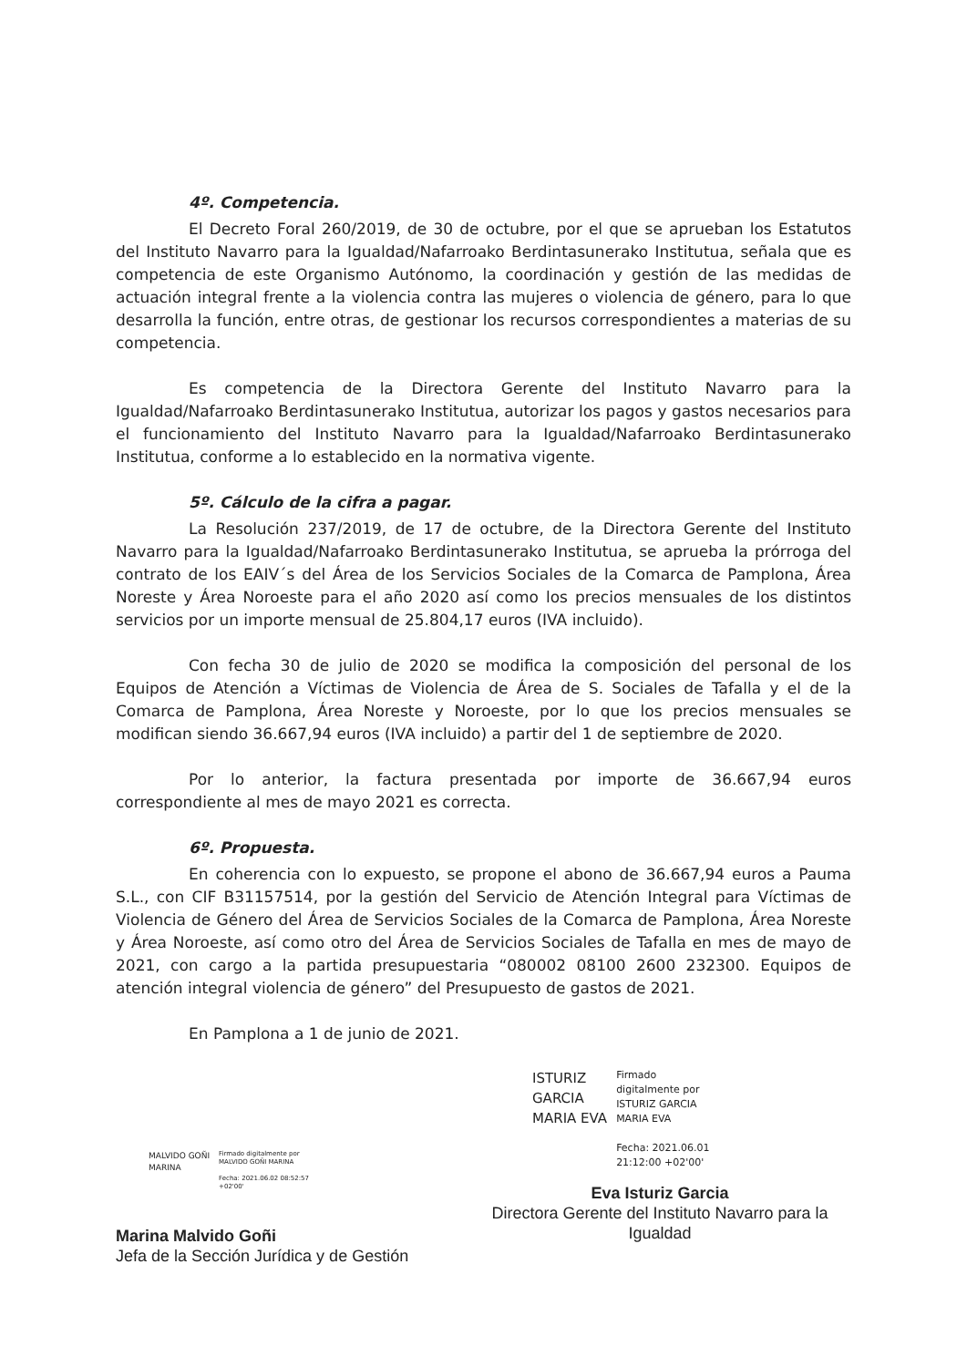4º. Competencia.
El Decreto Foral 260/2019, de 30 de octubre, por el que se aprueban los Estatutos del Instituto Navarro para la Igualdad/Nafarroako Berdintasunerako Institutua, señala que es competencia de este Organismo Autónomo, la coordinación y gestión de las medidas de actuación integral frente a la violencia contra las mujeres o violencia de género, para lo que desarrolla la función, entre otras, de gestionar los recursos correspondientes a materias de su competencia.
Es competencia de la Directora Gerente del Instituto Navarro para la Igualdad/Nafarroako Berdintasunerako Institutua, autorizar los pagos y gastos necesarios para el funcionamiento del Instituto Navarro para la Igualdad/Nafarroako Berdintasunerako Institutua, conforme a lo establecido en la normativa vigente.
5º. Cálculo de la cifra a pagar.
La Resolución 237/2019, de 17 de octubre, de la Directora Gerente del Instituto Navarro para la Igualdad/Nafarroako Berdintasunerako Institutua, se aprueba la prórroga del contrato de los EAIV´s del Área de los Servicios Sociales de la Comarca de Pamplona, Área Noreste y Área Noroeste para el año 2020 así como los precios mensuales de los distintos servicios por un importe mensual de 25.804,17 euros (IVA incluido).
Con fecha 30 de julio de 2020 se modifica la composición del personal de los Equipos de Atención a Víctimas de Violencia de Área de S. Sociales de Tafalla y el de la Comarca de Pamplona, Área Noreste y Noroeste, por lo que los precios mensuales se modifican siendo 36.667,94 euros (IVA incluido) a partir del 1 de septiembre de 2020.
Por lo anterior, la factura presentada por importe de 36.667,94 euros correspondiente al mes de mayo 2021 es correcta.
6º. Propuesta.
En coherencia con lo expuesto, se propone el abono de 36.667,94 euros a Pauma S.L., con CIF B31157514, por la gestión del Servicio de Atención Integral para Víctimas de Violencia de Género del Área de Servicios Sociales de la Comarca de Pamplona, Área Noreste y Área Noroeste, así como otro del Área de Servicios Sociales de Tafalla en mes de mayo de 2021, con cargo a la partida presupuestaria “080002 08100 2600 232300. Equipos de atención integral violencia de género” del Presupuesto de gastos de 2021.
En Pamplona a 1 de junio de 2021.
MALVIDO GOÑI
MARINA
Firmado digitalmente por
MALVIDO GOÑI MARINA
Fecha: 2021.06.02 08:52:57
+02'00'
Marina Malvido Goñi
Jefa de la Sección Jurídica y de Gestión
ISTURIZ
GARCIA
MARIA EVA
Firmado
digitalmente por
ISTURIZ GARCIA
MARIA EVA
Fecha: 2021.06.01
21:12:00 +02'00'
Eva Isturiz Garcia
Directora Gerente del Instituto Navarro para la Igualdad